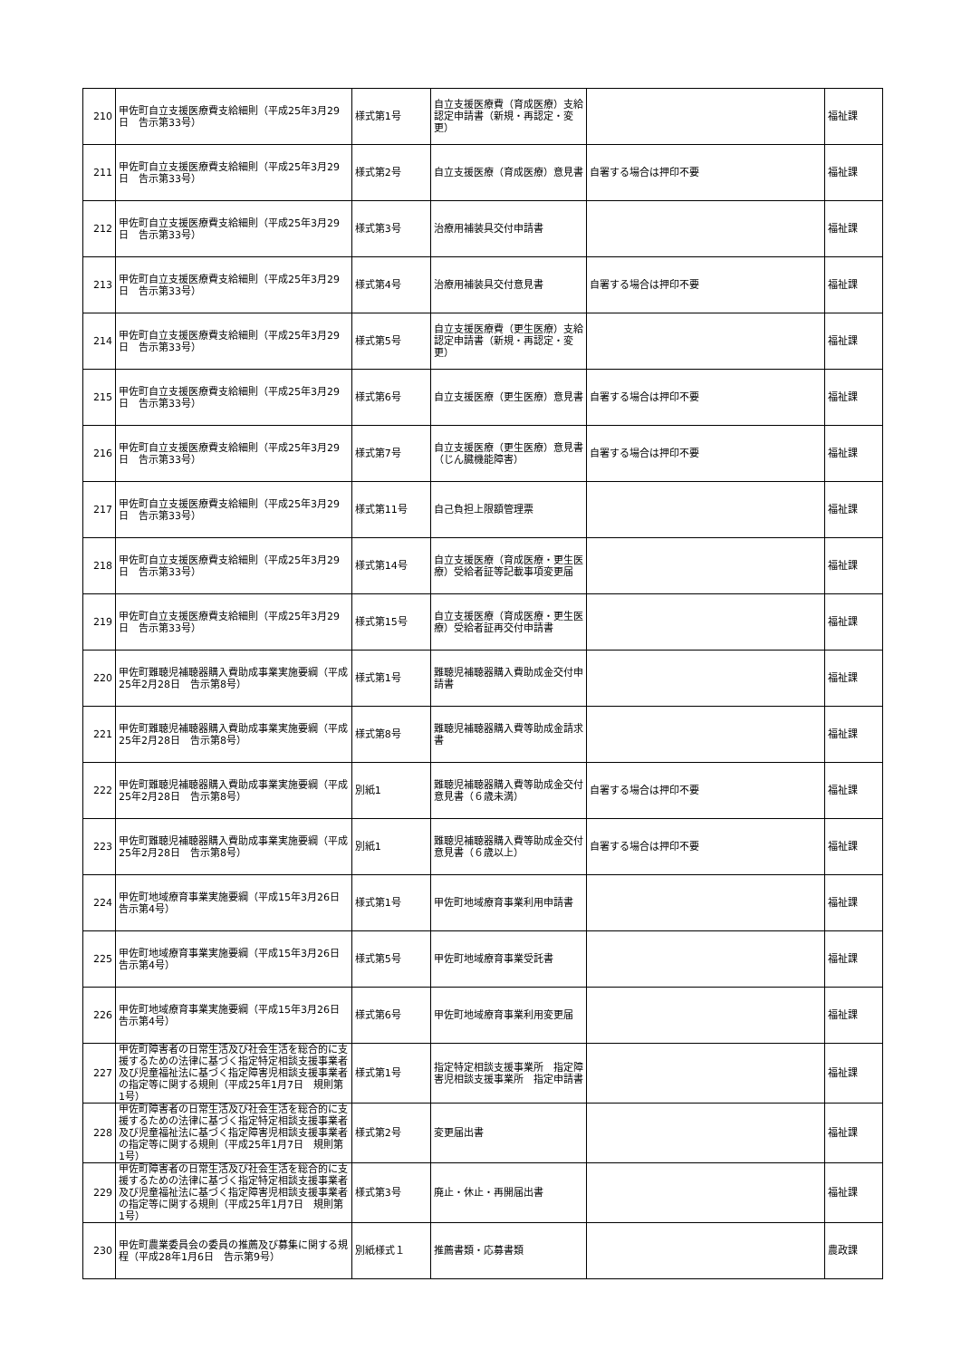| 210 | 甲佐町自立支援医療費支給細則（平成25年3月29日 告示第33号） | 様式第1号 | 自立支援医療費（育成医療）支給認定申請書（新規・再認定・変更） | | 福祉課 |
| 211 | 甲佐町自立支援医療費支給細則（平成25年3月29日 告示第33号） | 様式第2号 | 自立支援医療（育成医療）意見書 | 自署する場合は押印不要 | 福祉課 |
| 212 | 甲佐町自立支援医療費支給細則（平成25年3月29日 告示第33号） | 様式第3号 | 治療用補装具交付申請書 | | 福祉課 |
| 213 | 甲佐町自立支援医療費支給細則（平成25年3月29日 告示第33号） | 様式第4号 | 治療用補装具交付意見書 | 自署する場合は押印不要 | 福祉課 |
| 214 | 甲佐町自立支援医療費支給細則（平成25年3月29日 告示第33号） | 様式第5号 | 自立支援医療費（更生医療）支給認定申請書（新規・再認定・変更） | | 福祉課 |
| 215 | 甲佐町自立支援医療費支給細則（平成25年3月29日 告示第33号） | 様式第6号 | 自立支援医療（更生医療）意見書 | 自署する場合は押印不要 | 福祉課 |
| 216 | 甲佐町自立支援医療費支給細則（平成25年3月29日 告示第33号） | 様式第7号 | 自立支援医療（更生医療）意見書（じん臓機能障害） | 自署する場合は押印不要 | 福祉課 |
| 217 | 甲佐町自立支援医療費支給細則（平成25年3月29日 告示第33号） | 様式第11号 | 自己負担上限額管理票 | | 福祉課 |
| 218 | 甲佐町自立支援医療費支給細則（平成25年3月29日 告示第33号） | 様式第14号 | 自立支援医療（育成医療・更生医療）受給者証等記載事項変更届 | | 福祉課 |
| 219 | 甲佐町自立支援医療費支給細則（平成25年3月29日 告示第33号） | 様式第15号 | 自立支援医療（育成医療・更生医療）受給者証再交付申請書 | | 福祉課 |
| 220 | 甲佐町難聴児補聴器購入費助成事業実施要綱（平成25年2月28日 告示第8号） | 様式第1号 | 難聴児補聴器購入費助成金交付申請書 | | 福祉課 |
| 221 | 甲佐町難聴児補聴器購入費助成事業実施要綱（平成25年2月28日 告示第8号） | 様式第8号 | 難聴児補聴器購入費等助成金請求書 | | 福祉課 |
| 222 | 甲佐町難聴児補聴器購入費助成事業実施要綱（平成25年2月28日 告示第8号） | 別紙1 | 難聴児補聴器購入費等助成金交付意見書（６歳未満） | 自署する場合は押印不要 | 福祉課 |
| 223 | 甲佐町難聴児補聴器購入費助成事業実施要綱（平成25年2月28日 告示第8号） | 別紙1 | 難聴児補聴器購入費等助成金交付意見書（６歳以上） | 自署する場合は押印不要 | 福祉課 |
| 224 | 甲佐町地域療育事業実施要綱（平成15年3月26日 告示第4号） | 様式第1号 | 甲佐町地域療育事業利用申請書 | | 福祉課 |
| 225 | 甲佐町地域療育事業実施要綱（平成15年3月26日 告示第4号） | 様式第5号 | 甲佐町地域療育事業受託書 | | 福祉課 |
| 226 | 甲佐町地域療育事業実施要綱（平成15年3月26日 告示第4号） | 様式第6号 | 甲佐町地域療育事業利用変更届 | | 福祉課 |
| 227 | 甲佐町障害者の日常生活及び社会生活を総合的に支援するための法律に基づく指定特定相談支援事業者及び児童福祉法に基づく指定障害児相談支援事業者の指定等に関する規則（平成25年1月7日 規則第1号） | 様式第1号 | 指定特定相談支援事業所 指定障害児相談支援事業所 指定申請書 | | 福祉課 |
| 228 | 甲佐町障害者の日常生活及び社会生活を総合的に支援するための法律に基づく指定特定相談支援事業者及び児童福祉法に基づく指定障害児相談支援事業者の指定等に関する規則（平成25年1月7日 規則第1号） | 様式第2号 | 変更届出書 | | 福祉課 |
| 229 | 甲佐町障害者の日常生活及び社会生活を総合的に支援するための法律に基づく指定特定相談支援事業者及び児童福祉法に基づく指定障害児相談支援事業者の指定等に関する規則（平成25年1月7日 規則第1号） | 様式第3号 | 廃止・休止・再開届出書 | | 福祉課 |
| 230 | 甲佐町農業委員会の委員の推薦及び募集に関する規程（平成28年1月6日 告示第9号） | 別紙様式１ | 推薦書類・応募書類 | | 農政課 |